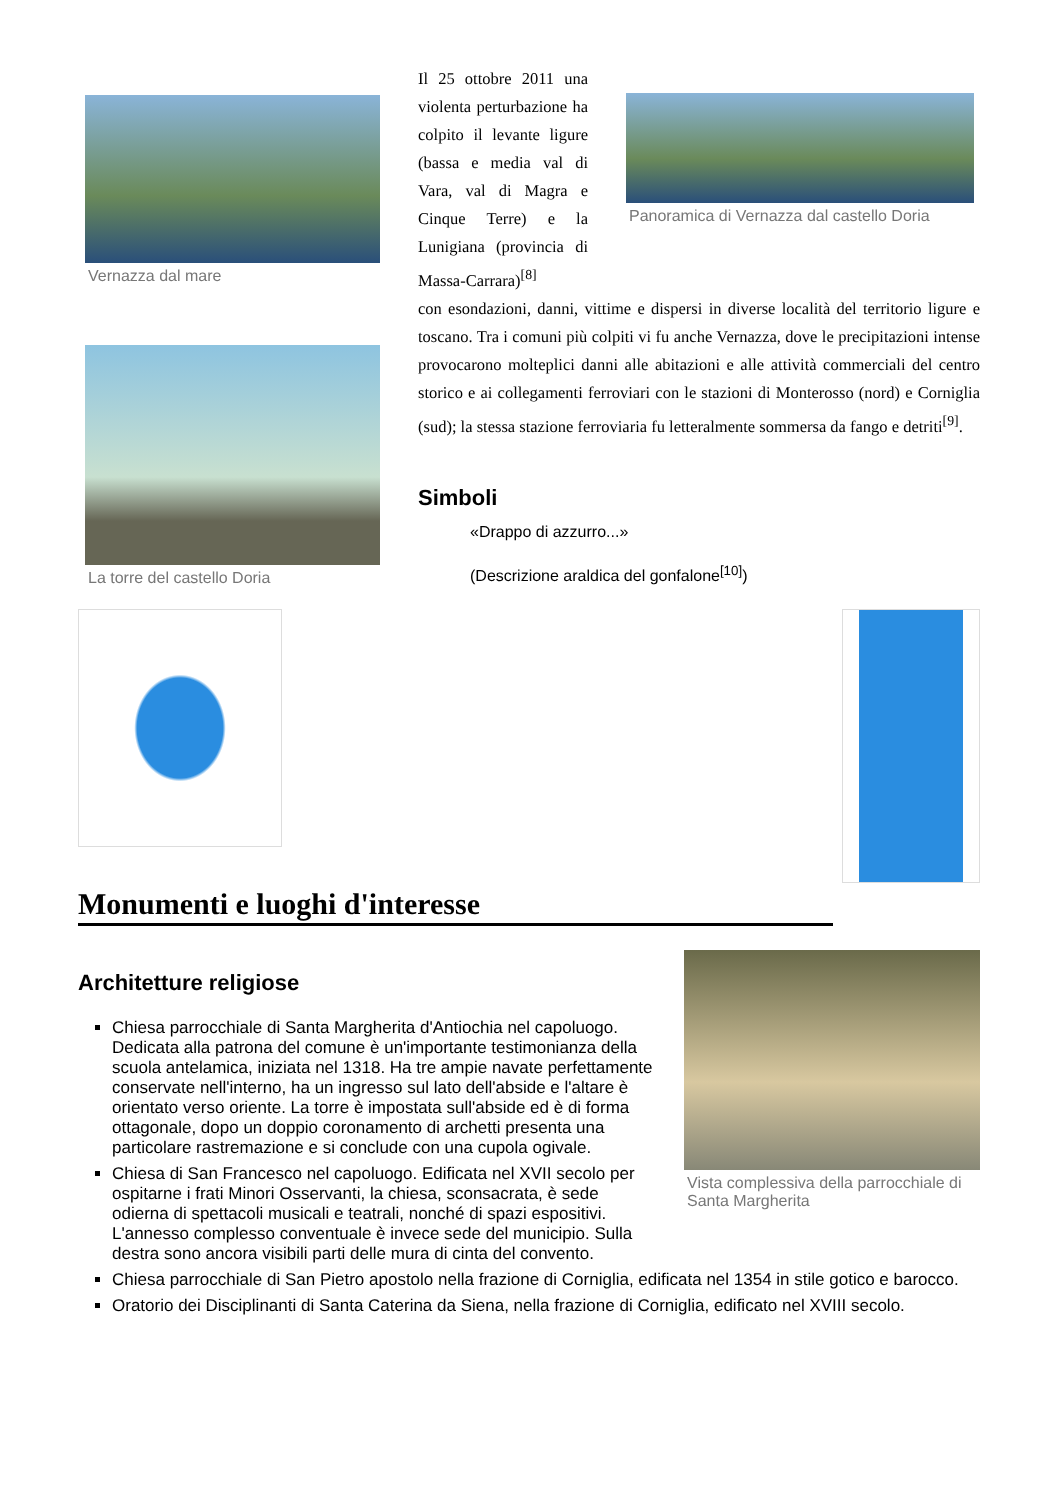Vernazza dal mare
La torre del castello Doria
Il 25 ottobre 2011 una violenta perturbazione ha colpito il levante ligure (bassa e media val di Vara, val di Magra e Cinque Terre) e la Lunigiana (provincia di Massa-Carrara)<sup>[8]</sup>
Panoramica di Vernazza dal castello Doria
con esondazioni, danni, vittime e dispersi in diverse località del territorio ligure e toscano. Tra i comuni più colpiti vi fu anche Vernazza, dove le precipitazioni intense provocarono molteplici danni alle abitazioni e alle attività commerciali del centro storico e ai collegamenti ferroviari con le stazioni di Monterosso (nord) e Corniglia (sud); la stessa stazione ferroviaria fu letteralmente sommersa da fango e detriti<sup>[9]</sup>.
Simboli
«Drappo di azzurro...»
(Descrizione araldica del gonfalone<sup>[10]</sup>)
Monumenti e luoghi d'interesse
Architetture religiose
Chiesa parrocchiale di Santa Margherita d'Antiochia nel capoluogo. Dedicata alla patrona del comune è un'importante testimonianza della scuola antelamica, iniziata nel 1318. Ha tre ampie navate perfettamente conservate nell'interno, ha un ingresso sul lato dell'abside e l'altare è orientato verso oriente. La torre è impostata sull'abside ed è di forma ottagonale, dopo un doppio coronamento di archetti presenta una particolare rastremazione e si conclude con una cupola ogivale.
Chiesa di San Francesco nel capoluogo. Edificata nel XVII secolo per ospitarne i frati Minori Osservanti, la chiesa, sconsacrata, è sede odierna di spettacoli musicali e teatrali, nonché di spazi espositivi. L'annesso complesso conventuale è invece sede del municipio. Sulla destra sono ancora visibili parti delle mura di cinta del convento.
Vista complessiva della parrocchiale di Santa Margherita
Chiesa parrocchiale di San Pietro apostolo nella frazione di Corniglia, edificata nel 1354 in stile gotico e barocco.
Oratorio dei Disciplinanti di Santa Caterina da Siena, nella frazione di Corniglia, edificato nel XVIII secolo.